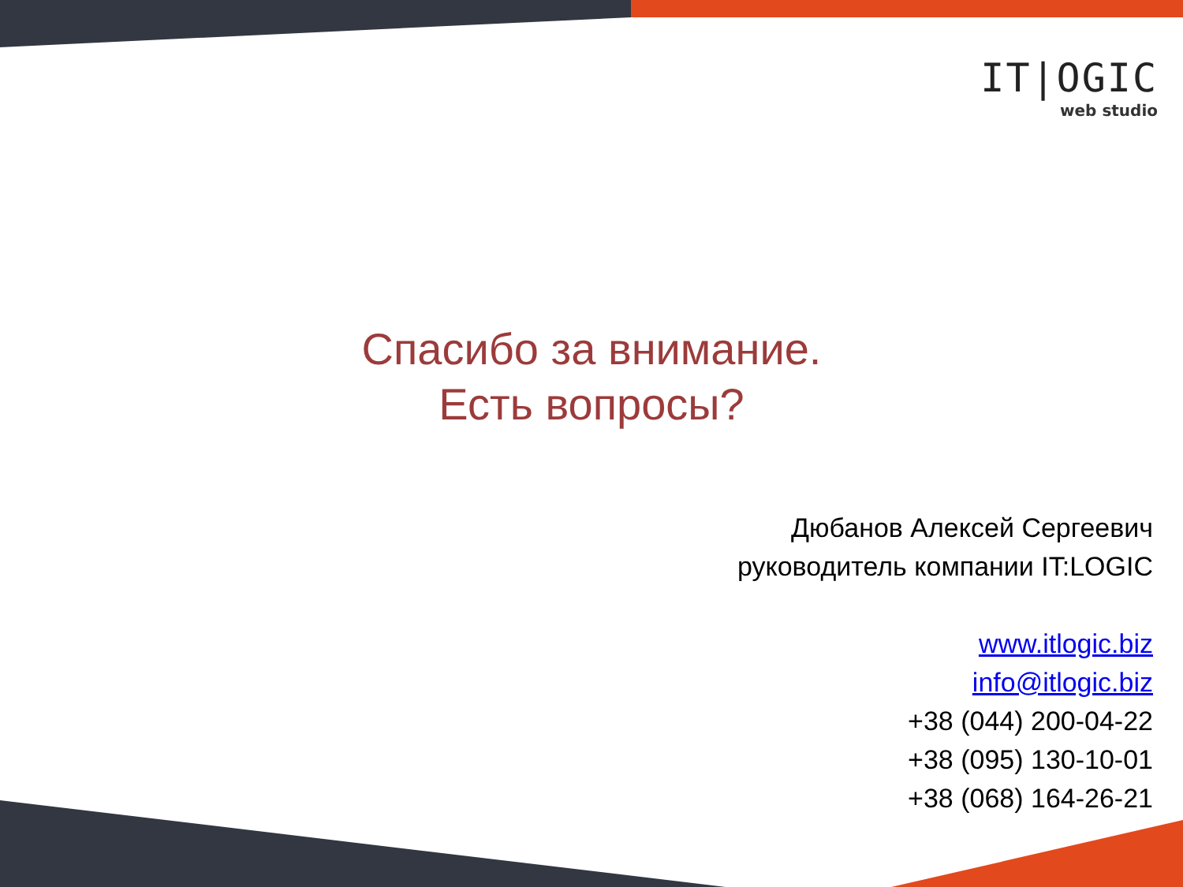IT|OGIC
web studio
Спасибо за внимание.
Есть вопросы?
Дюбанов Алексей Сергеевич
руководитель компании IT:LOGIC
www.itlogic.biz
info@itlogic.biz
+38 (044) 200-04-22
+38 (095) 130-10-01
+38 (068) 164-26-21